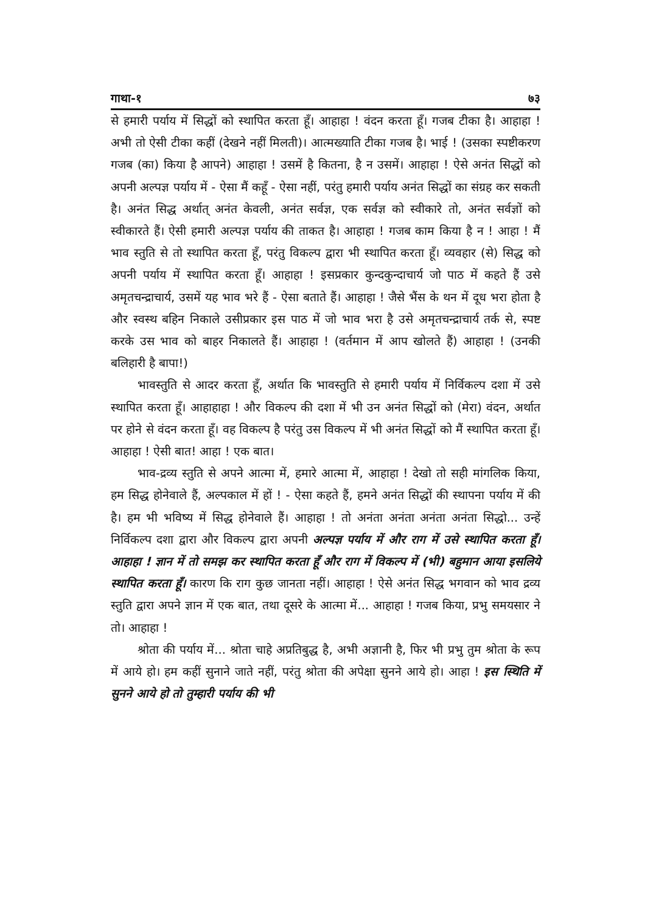गाथा-१ ७३
से हमारी पर्याय में सिद्धों को स्थापित करता हूँ। आहाहा ! वंदन करता हूँ। गजब टीका है। आहाहा ! अभी तो ऐसी टीका कहीं (देखने नहीं मिलती)। आत्मख्याति टीका गजब है। भाई ! (उसका स्पष्टीकरण गजब (का) किया है आपने) आहाहा ! उसमें है कितना, है न उसमें। आहाहा ! ऐसे अनंत सिद्धों को अपनी अल्पज्ञ पर्याय में - ऐसा मैं कहूँ - ऐसा नहीं, परंतु हमारी पर्याय अनंत सिद्धों का संग्रह कर सकती है। अनंत सिद्ध अर्थात् अनंत केवली, अनंत सर्वज्ञ, एक सर्वज्ञ को स्वीकारे तो, अनंत सर्वज्ञों को स्वीकारते हैं। ऐसी हमारी अल्पज्ञ पर्याय की ताकत है। आहाहा ! गजब काम किया है न ! आहा ! मैं भाव स्तुति से तो स्थापित करता हूँ, परंतु विकल्प द्वारा भी स्थापित करता हूँ। व्यवहार (से) सिद्ध को अपनी पर्याय में स्थापित करता हूँ। आहाहा ! इसप्रकार कुन्दकुन्दाचार्य जो पाठ में कहते हैं उसे अमृतचन्द्राचार्य, उसमें यह भाव भरे हैं - ऐसा बताते हैं। आहाहा ! जैसे भैंस के थन में दूध भरा होता है और स्वस्थ बहिन निकाले उसीप्रकार इस पाठ में जो भाव भरा है उसे अमृतचन्द्राचार्य तर्क से, स्पष्ट करके उस भाव को बाहर निकालते हैं। आहाहा ! (वर्तमान में आप खोलते हैं) आहाहा ! (उनकी बलिहारी है बापा!)
भावस्तुति से आदर करता हूँ, अर्थात कि भावस्तुति से हमारी पर्याय में निर्विकल्प दशा में उसे स्थापित करता हूँ। आहाहाहा ! और विकल्प की दशा में भी उन अनंत सिद्धों को (मेरा) वंदन, अर्थात पर होने से वंदन करता हूँ। वह विकल्प है परंतु उस विकल्प में भी अनंत सिद्धों को मैं स्थापित करता हूँ। आहाहा ! ऐसी बात! आहा ! एक बात।
भाव-द्रव्य स्तुति से अपने आत्मा में, हमारे आत्मा में, आहाहा ! देखो तो सही मांगलिक किया, हम सिद्ध होनेवाले हैं, अल्पकाल में हों ! - ऐसा कहते हैं, हमने अनंत सिद्धों की स्थापना पर्याय में की है। हम भी भविष्य में सिद्ध होनेवाले हैं। आहाहा ! तो अनंता अनंता अनंता अनंता सिद्धो... उन्हें निर्विकल्प दशा द्वारा और विकल्प द्वारा अपनी अल्पज्ञ पर्याय में और राग में उसे स्थापित करता हूँ। आहाहा ! ज्ञान में तो समझ कर स्थापित करता हूँ और राग में विकल्प में (भी) बहुमान आया इसलिये स्थापित करता हूँ। कारण कि राग कुछ जानता नहीं। आहाहा ! ऐसे अनंत सिद्ध भगवान को भाव द्रव्य स्तुति द्वारा अपने ज्ञान में एक बात, तथा दूसरे के आत्मा में... आहाहा ! गजब किया, प्रभु समयसार ने तो। आहाहा !
श्रोता की पर्याय में... श्रोता चाहे अप्रतिबुद्ध है, अभी अज्ञानी है, फिर भी प्रभु तुम श्रोता के रूप में आये हो। हम कहीं सुनाने जाते नहीं, परंतु श्रोता की अपेक्षा सुनने आये हो। आहा ! इस स्थिति में सुनने आये हो तो तुम्हारी पर्याय की भी